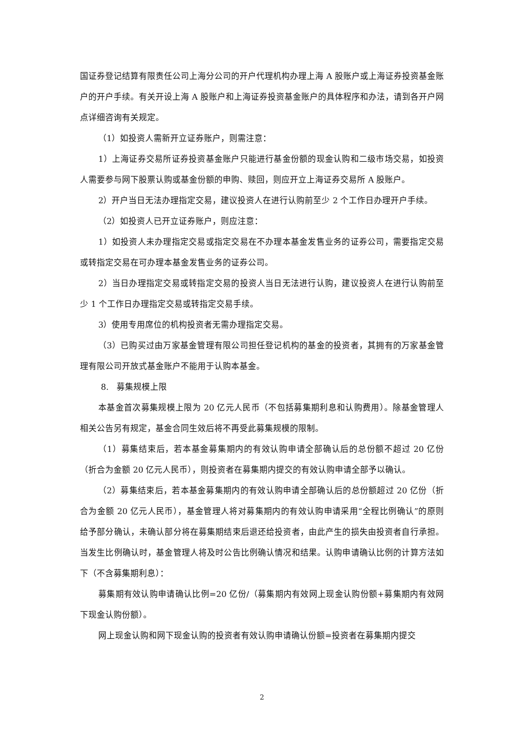国证券登记结算有限责任公司上海分公司的开户代理机构办理上海 A 股账户或上海证券投资基金账户的开户手续。有关开设上海 A 股账户和上海证券投资基金账户的具体程序和办法，请到各开户网点详细咨询有关规定。
（1）如投资人需新开立证券账户，则需注意：
1）上海证券交易所证券投资基金账户只能进行基金份额的现金认购和二级市场交易，如投资人需要参与网下股票认购或基金份额的申购、赎回，则应开立上海证券交易所 A 股账户。
2）开户当日无法办理指定交易，建议投资人在进行认购前至少 2 个工作日办理开户手续。
（2）如投资人已开立证券账户，则应注意：
1）如投资人未办理指定交易或指定交易在不办理本基金发售业务的证券公司，需要指定交易或转指定交易在可办理本基金发售业务的证券公司。
2）当日办理指定交易或转指定交易的投资人当日无法进行认购，建议投资人在进行认购前至少 1 个工作日办理指定交易或转指定交易手续。
3）使用专用席位的机构投资者无需办理指定交易。
（3）已购买过由万家基金管理有限公司担任登记机构的基金的投资者，其拥有的万家基金管理有限公司开放式基金账户不能用于认购本基金。
8. 募集规模上限
本基金首次募集规模上限为 20 亿元人民币（不包括募集期利息和认购费用）。除基金管理人相关公告另有规定，基金合同生效后将不再受此募集规模的限制。
（1）募集结束后，若本基金募集期内的有效认购申请全部确认后的总份额不超过 20 亿份（折合为金额 20 亿元人民币），则投资者在募集期内提交的有效认购申请全部予以确认。
（2）募集结束后，若本基金募集期内的有效认购申请全部确认后的总份额超过 20 亿份（折合为金额 20 亿元人民币），基金管理人将对募集期内的有效认购申请采用“全程比例确认”的原则给予部分确认，未确认部分将在募集期结束后退还给投资者，由此产生的损失由投资者自行承担。当发生比例确认时，基金管理人将及时公告比例确认情况和结果。认购申请确认比例的计算方法如下（不含募集期利息）：
募集期有效认购申请确认比例=20 亿份/（募集期内有效网上现金认购份额+募集期内有效网下现金认购份额）。
网上现金认购和网下现金认购的投资者有效认购申请确认份额=投资者在募集期内提交
2